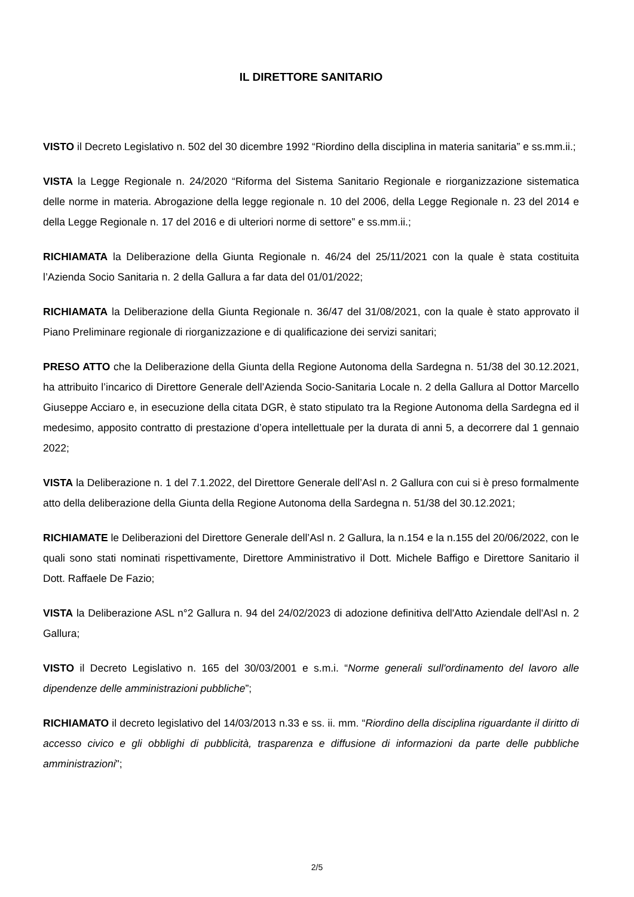IL DIRETTORE SANITARIO
VISTO il Decreto Legislativo n. 502 del 30 dicembre 1992 “Riordino della disciplina in materia sanitaria” e ss.mm.ii.;
VISTA la Legge Regionale n. 24/2020 “Riforma del Sistema Sanitario Regionale e riorganizzazione sistematica delle norme in materia. Abrogazione della legge regionale n. 10 del 2006, della Legge Regionale n. 23 del 2014 e della Legge Regionale n. 17 del 2016 e di ulteriori norme di settore” e ss.mm.ii.;
RICHIAMATA la Deliberazione della Giunta Regionale n. 46/24 del 25/11/2021 con la quale è stata costituita l’Azienda Socio Sanitaria n. 2 della Gallura a far data del 01/01/2022;
RICHIAMATA la Deliberazione della Giunta Regionale n. 36/47 del 31/08/2021, con la quale è stato approvato il Piano Preliminare regionale di riorganizzazione e di qualificazione dei servizi sanitari;
PRESO ATTO che la Deliberazione della Giunta della Regione Autonoma della Sardegna n. 51/38 del 30.12.2021, ha attribuito l’incarico di Direttore Generale dell’Azienda Socio-Sanitaria Locale n. 2 della Gallura al Dottor Marcello Giuseppe Acciaro e, in esecuzione della citata DGR, è stato stipulato tra la Regione Autonoma della Sardegna ed il medesimo, apposito contratto di prestazione d’opera intellettuale per la durata di anni 5, a decorrere dal 1 gennaio 2022;
VISTA la Deliberazione n. 1 del 7.1.2022, del Direttore Generale dell’Asl n. 2 Gallura con cui si è preso formalmente atto della deliberazione della Giunta della Regione Autonoma della Sardegna n. 51/38 del 30.12.2021;
RICHIAMATE le Deliberazioni del Direttore Generale dell’Asl n. 2 Gallura, la n.154 e la n.155 del 20/06/2022, con le quali sono stati nominati rispettivamente, Direttore Amministrativo il Dott. Michele Baffigo e Direttore Sanitario il Dott. Raffaele De Fazio;
VISTA la Deliberazione ASL n°2 Gallura n. 94 del 24/02/2023 di adozione definitiva dell'Atto Aziendale dell'Asl n. 2 Gallura;
VISTO il Decreto Legislativo n. 165 del 30/03/2001 e s.m.i. “Norme generali sull'ordinamento del lavoro alle dipendenze delle amministrazioni pubbliche”;
RICHIAMATO il decreto legislativo del 14/03/2013 n.33 e ss. ii. mm. “Riordino della disciplina riguardante il diritto di accesso civico e gli obblighi di pubblicità, trasparenza e diffusione di informazioni da parte delle pubbliche amministrazioni";
2/5